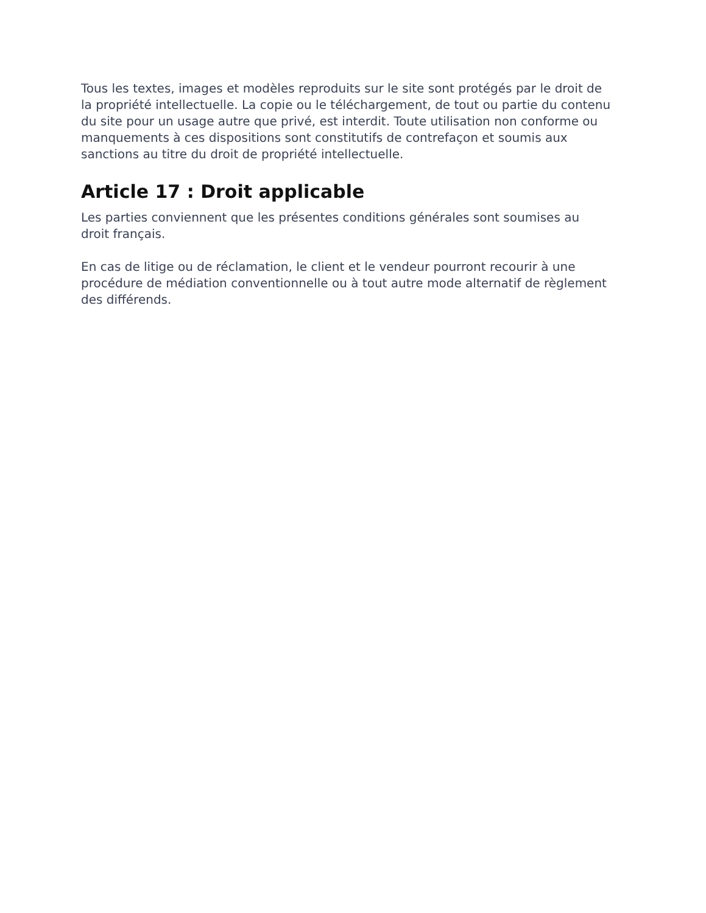Tous les textes, images et modèles reproduits sur le site sont protégés par le droit de la propriété intellectuelle. La copie ou le téléchargement, de tout ou partie du contenu du site pour un usage autre que privé, est interdit. Toute utilisation non conforme ou manquements à ces dispositions sont constitutifs de contrefaçon et soumis aux sanctions au titre du droit de propriété intellectuelle.
Article 17 : Droit applicable
Les parties conviennent que les présentes conditions générales sont soumises au droit français.
En cas de litige ou de réclamation, le client et le vendeur pourront recourir à une procédure de médiation conventionnelle ou à tout autre mode alternatif de règlement des différends.